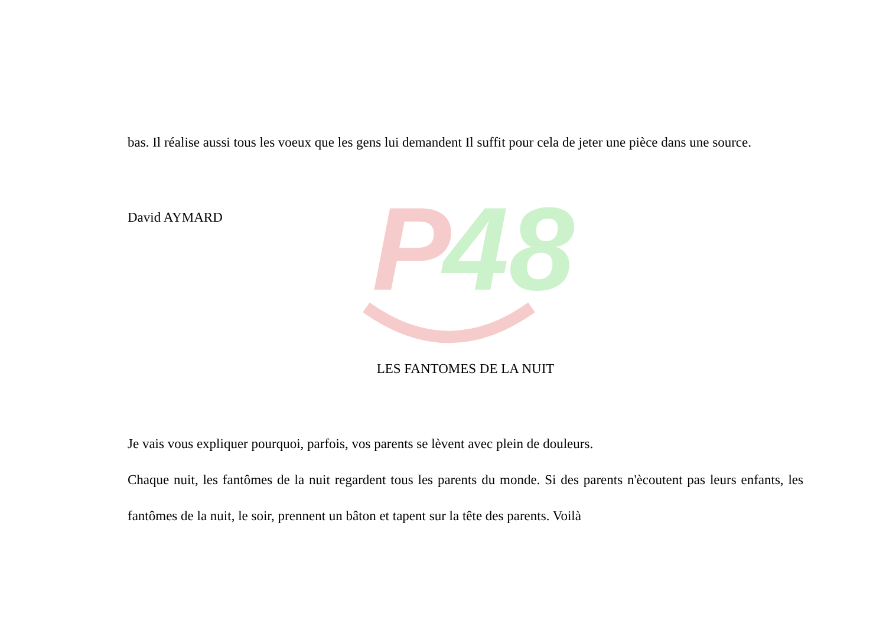P
48
bas. Il réalise aussi tous les voeux que les gens lui demandent Il suffit pour cela de jeter une pièce dans une source.
David AYMARD
LES FANTOMES DE LA NUIT
Je vais vous expliquer pourquoi, parfois, vos parents se lèvent avec plein de douleurs.
Chaque nuit, les fantômes de la nuit regardent tous les parents du monde. Si des parents n'ècoutent pas leurs enfants, les fantômes de la nuit, le soir, prennent un bâton et tapent sur la tête des parents. Voilà